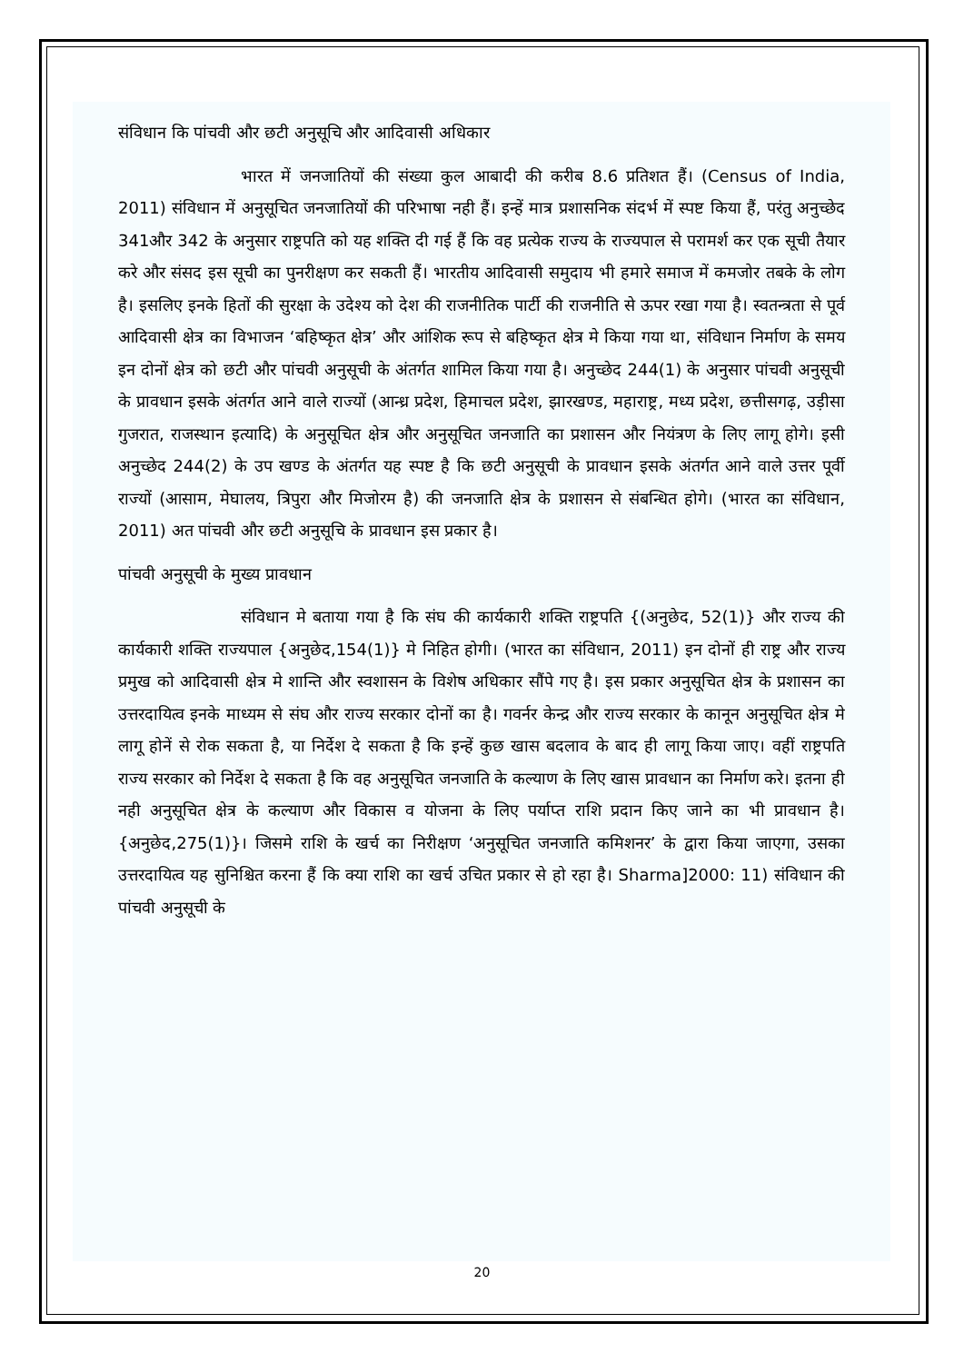संविधान कि पांचवी और छटी अनुसूचि और आदिवासी अधिकार
भारत में जनजातियों की संख्या कुल आबादी की करीब 8.6 प्रतिशत हैं। (Census of India, 2011) संविधान में अनुसूचित जनजातियों की परिभाषा नही हैं। इन्हें मात्र प्रशासनिक संदर्भ में स्पष्ट किया हैं, परंतु अनुच्छेद 341और 342 के अनुसार राष्ट्रपति को यह शक्ति दी गई हैं कि वह प्रत्येक राज्य के राज्यपाल से परामर्श कर एक सूची तैयार करे और संसद इस सूची का पुनरीक्षण कर सकती हैं। भारतीय आदिवासी समुदाय भी हमारे समाज में कमजोर तबके के लोग है। इसलिए इनके हितों की सुरक्षा के उदेश्य को देश की राजनीतिक पार्टी की राजनीति से ऊपर रखा गया है। स्वतन्त्रता से पूर्व आदिवासी क्षेत्र का विभाजन ‘बहिष्कृत क्षेत्र’ और आंशिक रूप से बहिष्कृत क्षेत्र मे किया गया था, संविधान निर्माण के समय इन दोनों क्षेत्र को छटी और पांचवी अनुसूची के अंतर्गत शामिल किया गया है। अनुच्छेद 244(1) के अनुसार पांचवी अनुसूची के प्रावधान इसके अंतर्गत आने वाले राज्यों (आन्ध्र प्रदेश, हिमाचल प्रदेश, झारखण्ड, महाराष्ट्र, मध्य प्रदेश, छत्तीसगढ़, उड़ीसा गुजरात, राजस्थान इत्यादि) के अनुसूचित क्षेत्र और अनुसूचित जनजाति का प्रशासन और नियंत्रण के लिए लागू होगे। इसी अनुच्छेद 244(2) के उप खण्ड के अंतर्गत यह स्पष्ट है कि छटी अनुसूची के प्रावधान इसके अंतर्गत आने वाले उत्तर पूर्वी राज्यों (आसाम, मेघालय, त्रिपुरा और मिजोरम है) की जनजाति क्षेत्र के प्रशासन से संबन्धित होगे। (भारत का संविधान, 2011) अत पांचवी और छटी अनुसूचि के प्रावधान इस प्रकार है।
पांचवी अनुसूची के मुख्य प्रावधान
संविधान मे बताया गया है कि संघ की कार्यकारी शक्ति राष्ट्रपति {(अनुछेद, 52(1)} और राज्य की कार्यकारी शक्ति राज्यपाल {अनुछेद,154(1)} मे निहित होगी। (भारत का संविधान, 2011) इन दोनों ही राष्ट्र और राज्य प्रमुख को आदिवासी क्षेत्र मे शान्ति और स्वशासन के विशेष अधिकार सौंपे गए है। इस प्रकार अनुसूचित क्षेत्र के प्रशासन का उत्तरदायित्व इनके माध्यम से संघ और राज्य सरकार दोनों का है। गवर्नर केन्द्र और राज्य सरकार के कानून अनुसूचित क्षेत्र मे लागू होनें से रोक सकता है, या निर्देश दे सकता है कि इन्हें कुछ खास बदलाव के बाद ही लागू किया जाए। वहीं राष्ट्रपति राज्य सरकार को निर्देश दे सकता है कि वह अनुसूचित जनजाति के कल्याण के लिए खास प्रावधान का निर्माण करे। इतना ही नही अनुसूचित क्षेत्र के कल्याण और विकास व योजना के लिए पर्याप्त राशि प्रदान किए जाने का भी प्रावधान है। {अनुछेद,275(1)}। जिसमे राशि के खर्च का निरीक्षण ‘अनुसूचित जनजाति कमिशनर’ के द्वारा किया जाएगा, उसका उत्तरदायित्व यह सुनिश्चित करना हैं कि क्या राशि का खर्च उचित प्रकार से हो रहा है। Sharma]2000: 11) संविधान की पांचवी अनुसूची के
20